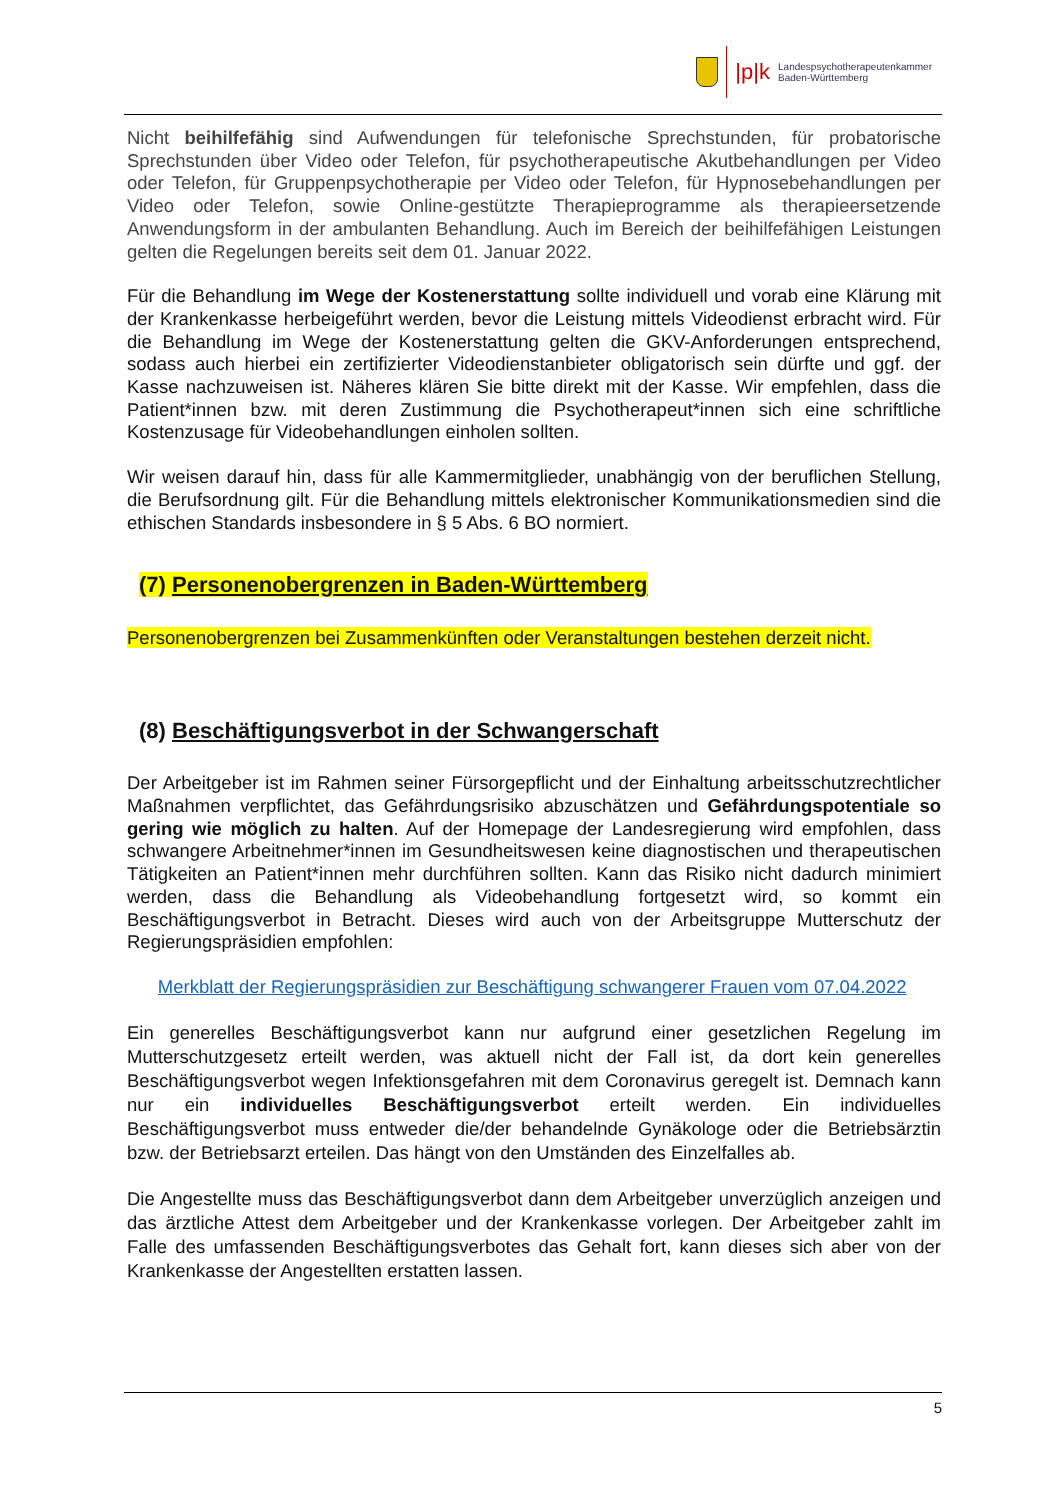|p|k Landespsychotherapeutenkammer
Baden-Württemberg
Nicht beihilfefähig sind Aufwendungen für telefonische Sprechstunden, für probatorische Sprechstunden über Video oder Telefon, für psychotherapeutische Akutbehandlungen per Video oder Telefon, für Gruppenpsychotherapie per Video oder Telefon, für Hypnosebehandlungen per Video oder Telefon, sowie Online-gestützte Therapieprogramme als therapieersetzende Anwendungsform in der ambulanten Behandlung. Auch im Bereich der beihilfefähigen Leistungen gelten die Regelungen bereits seit dem 01. Januar 2022.
Für die Behandlung im Wege der Kostenerstattung sollte individuell und vorab eine Klärung mit der Krankenkasse herbeigeführt werden, bevor die Leistung mittels Videodienst erbracht wird. Für die Behandlung im Wege der Kostenerstattung gelten die GKV-Anforderungen entsprechend, sodass auch hierbei ein zertifizierter Videodienstanbieter obligatorisch sein dürfte und ggf. der Kasse nachzuweisen ist. Näheres klären Sie bitte direkt mit der Kasse. Wir empfehlen, dass die Patient*innen bzw. mit deren Zustimmung die Psychotherapeut*innen sich eine schriftliche Kostenzusage für Videobehandlungen einholen sollten.
Wir weisen darauf hin, dass für alle Kammermitglieder, unabhängig von der beruflichen Stellung, die Berufsordnung gilt. Für die Behandlung mittels elektronischer Kommunikationsmedien sind die ethischen Standards insbesondere in § 5 Abs. 6 BO normiert.
(7) Personenobergrenzen in Baden-Württemberg
Personenobergrenzen bei Zusammenkünften oder Veranstaltungen bestehen derzeit nicht.
(8) Beschäftigungsverbot in der Schwangerschaft
Der Arbeitgeber ist im Rahmen seiner Fürsorgepflicht und der Einhaltung arbeitsschutzrechtlicher Maßnahmen verpflichtet, das Gefährdungsrisiko abzuschätzen und Gefährdungspotentiale so gering wie möglich zu halten. Auf der Homepage der Landesregierung wird empfohlen, dass schwangere Arbeitnehmer*innen im Gesundheitswesen keine diagnostischen und therapeutischen Tätigkeiten an Patient*innen mehr durchführen sollten. Kann das Risiko nicht dadurch minimiert werden, dass die Behandlung als Videobehandlung fortgesetzt wird, so kommt ein Beschäftigungsverbot in Betracht. Dieses wird auch von der Arbeitsgruppe Mutterschutz der Regierungspräsidien empfohlen:
Merkblatt der Regierungspräsidien zur Beschäftigung schwangerer Frauen vom 07.04.2022
Ein generelles Beschäftigungsverbot kann nur aufgrund einer gesetzlichen Regelung im Mutterschutzgesetz erteilt werden, was aktuell nicht der Fall ist, da dort kein generelles Beschäftigungsverbot wegen Infektionsgefahren mit dem Coronavirus geregelt ist. Demnach kann nur ein individuelles Beschäftigungsverbot erteilt werden. Ein individuelles Beschäftigungsverbot muss entweder die/der behandelnde Gynäkologe oder die Betriebsärztin bzw. der Betriebsarzt erteilen. Das hängt von den Umständen des Einzelfalles ab.
Die Angestellte muss das Beschäftigungsverbot dann dem Arbeitgeber unverzüglich anzeigen und das ärztliche Attest dem Arbeitgeber und der Krankenkasse vorlegen. Der Arbeitgeber zahlt im Falle des umfassenden Beschäftigungsverbotes das Gehalt fort, kann dieses sich aber von der Krankenkasse der Angestellten erstatten lassen.
5